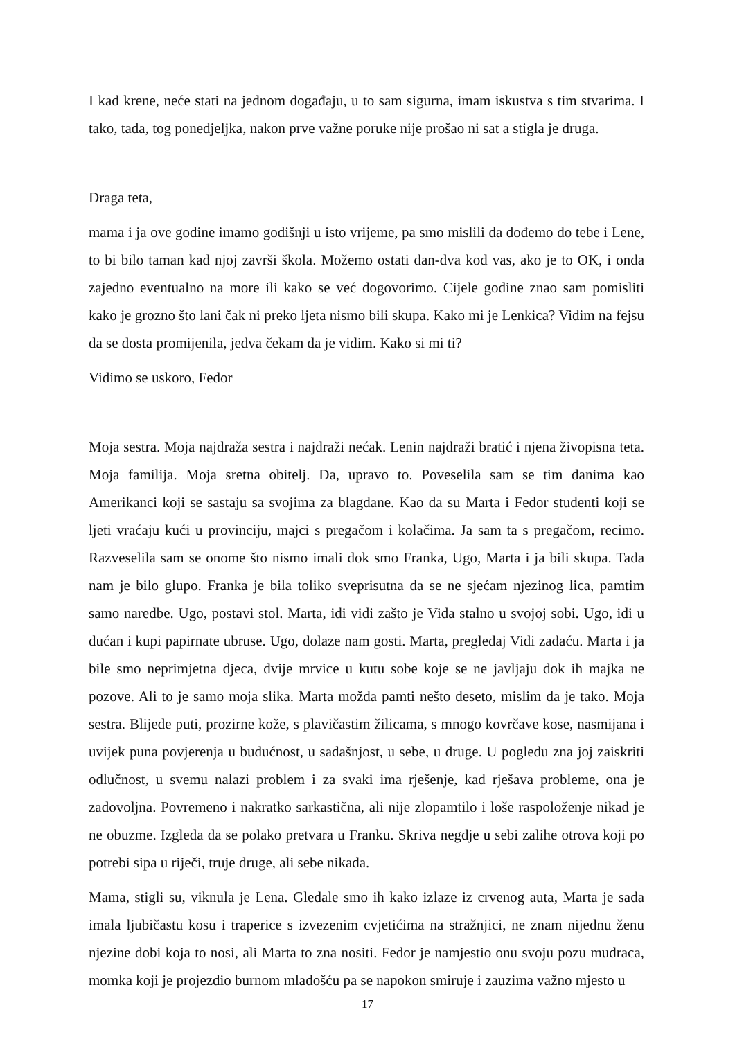I kad krene, neće stati na jednom događaju, u to sam sigurna, imam iskustva s tim stvarima. I tako, tada, tog ponedjeljka, nakon prve važne poruke nije prošao ni sat a stigla je druga.
Draga teta,
mama i ja ove godine imamo godišnji u isto vrijeme, pa smo mislili da dođemo do tebe i Lene, to bi bilo taman kad njoj završi škola. Možemo ostati dan-dva kod vas, ako je to OK, i onda zajedno eventualno na more ili kako se već dogovorimo. Cijele godine znao sam pomisliti kako je grozno što lani čak ni preko ljeta nismo bili skupa. Kako mi je Lenkica? Vidim na fejsu da se dosta promijenila, jedva čekam da je vidim. Kako si mi ti?
Vidimo se uskoro, Fedor
Moja sestra. Moja najdraža sestra i najdraži nećak. Lenin najdraži bratić i njena živopisna teta. Moja familija. Moja sretna obitelj. Da, upravo to. Poveselila sam se tim danima kao Amerikanci koji se sastaju sa svojima za blagdane. Kao da su Marta i Fedor studenti koji se ljeti vraćaju kući u provinciju, majci s pregačom i kolačima. Ja sam ta s pregačom, recimo. Razveselila sam se onome što nismo imali dok smo Franka, Ugo, Marta i ja bili skupa. Tada nam je bilo glupo. Franka je bila toliko sveprisutna da se ne sjećam njezinog lica, pamtim samo naredbe. Ugo, postavi stol. Marta, idi vidi zašto je Vida stalno u svojoj sobi. Ugo, idi u dućan i kupi papirnate ubruse. Ugo, dolaze nam gosti. Marta, pregledaj Vidi zadaću. Marta i ja bile smo neprimjetna djeca, dvije mrvice u kutu sobe koje se ne javljaju dok ih majka ne pozove. Ali to je samo moja slika. Marta možda pamti nešto deseto, mislim da je tako. Moja sestra. Blijede puti, prozirne kože, s plavičastim žilicama, s mnogo kovrčave kose, nasmijana i uvijek puna povjerenja u budućnost, u sadašnjost, u sebe, u druge. U pogledu zna joj zaiskriti odlučnost, u svemu nalazi problem i za svaki ima rješenje, kad rješava probleme, ona je zadovoljna. Povremeno i nakratko sarkastična, ali nije zlopamtilo i loše raspoloženje nikad je ne obuzme. Izgleda da se polako pretvara u Franku. Skriva negdje u sebi zalihe otrova koji po potrebi sipa u riječi, truje druge, ali sebe nikada.
Mama, stigli su, viknula je Lena. Gledale smo ih kako izlaze iz crvenog auta, Marta je sada imala ljubičastu kosu i traperice s izvezenim cvjetićima na stražnjici, ne znam nijednu ženu njezine dobi koja to nosi, ali Marta to zna nositi. Fedor je namjestio onu svoju pozu mudraca, momka koji je projezdio burnom mladošću pa se napokon smiruje i zauzima važno mjesto u
17